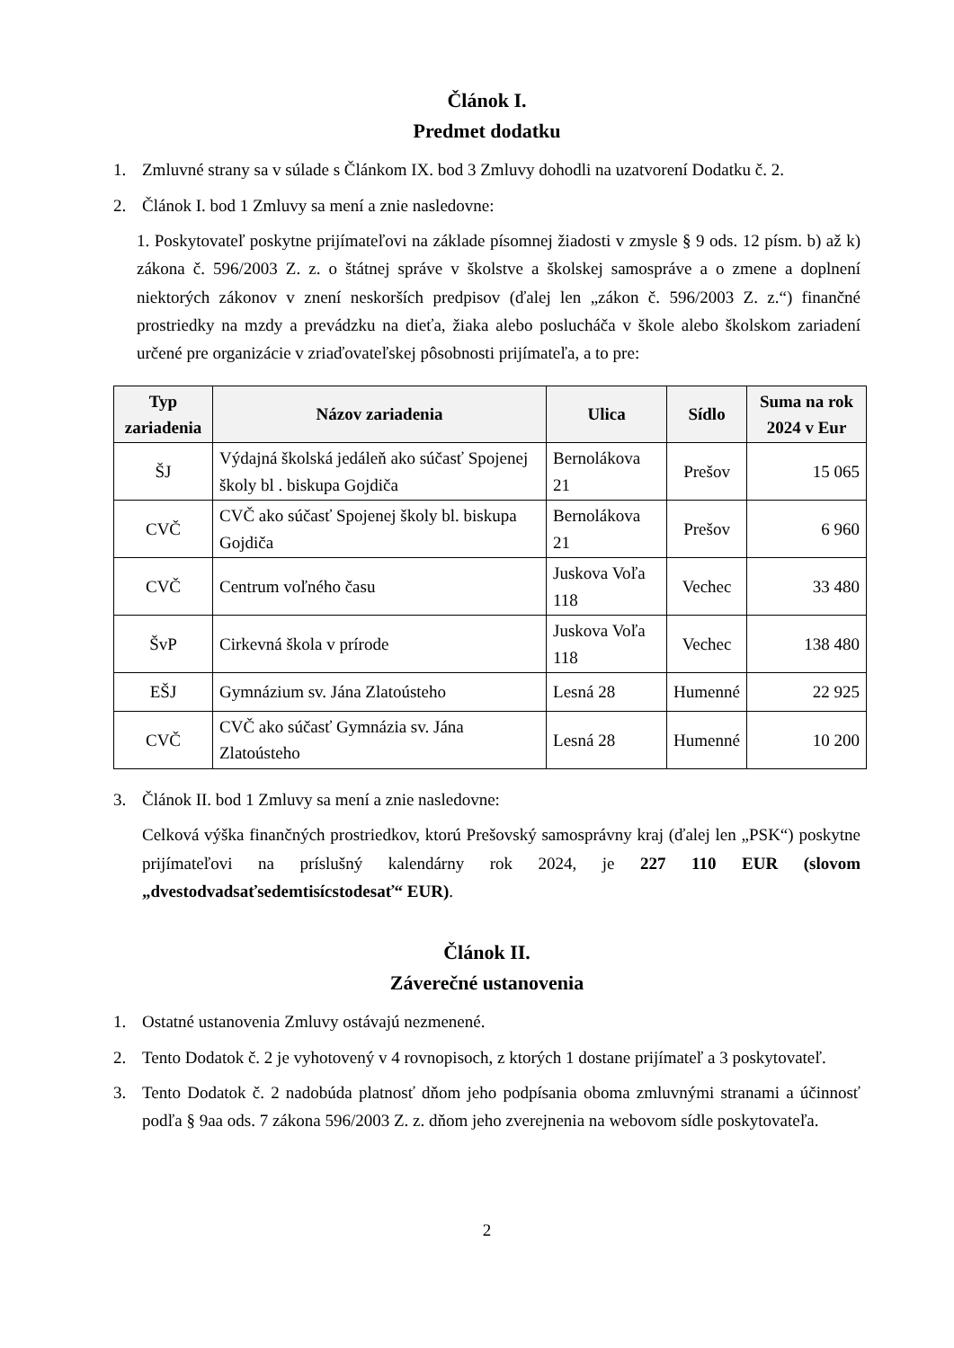Článok I.
Predmet dodatku
1. Zmluvné strany sa v súlade s Článkom IX. bod 3 Zmluvy dohodli na uzatvorení Dodatku č. 2.
2. Článok I. bod 1 Zmluvy sa mení a znie nasledovne:
1. Poskytovateľ poskytne prijímateľovi na základe písomnej žiadosti v zmysle § 9 ods. 12 písm. b) až k) zákona č. 596/2003 Z. z. o štátnej správe v školstve a školskej samospráve a o zmene a doplnení niektorých zákonov v znení neskorších predpisov (ďalej len „zákon č. 596/2003 Z. z.“) finančné prostriedky na mzdy a prevádzku na dieťa, žiaka alebo poslucháča v škole alebo školskom zariadení určené pre organizácie v zriaďovateľskej pôsobnosti prijímateľa, a to pre:
| Typ zariadenia | Názov zariadenia | Ulica | Sídlo | Suma na rok 2024 v Eur |
| --- | --- | --- | --- | --- |
| ŠJ | Výdajná školská jedáleň ako súčasť Spojenej školy bl . biskupa Gojdiča | Bernolákova 21 | Prešov | 15 065 |
| CVČ | CVČ ako súčasť Spojenej školy bl. biskupa Gojdiča | Bernolákova 21 | Prešov | 6 960 |
| CVČ | Centrum voľného času | Juskova Voľa 118 | Vechec | 33 480 |
| ŠvP | Cirkevná škola v prírode | Juskova Voľa 118 | Vechec | 138 480 |
| EŠJ | Gymnázium sv. Jána Zlatoústeho | Lesná 28 | Humenné | 22 925 |
| CVČ | CVČ ako súčasť Gymnázia sv. Jána Zlatoústeho | Lesná 28 | Humenné | 10 200 |
3. Článok II. bod 1 Zmluvy sa mení a znie nasledovne:
Celková výška finančných prostriedkov, ktorú Prešovský samosprávny kraj (ďalej len „PSK“) poskytne prijímateľovi na príslušný kalendárny rok 2024, je 227 110 EUR (slovom „dvestodvadsaťsedemtisícstodesať“ EUR).
Článok II.
Záverečné ustanovenia
1. Ostatné ustanovenia Zmluvy ostávajú nezmenené.
2. Tento Dodatok č. 2 je vyhotovený v 4 rovnopisoch, z ktorých 1 dostane prijímateľ a 3 poskytovateľ.
3. Tento Dodatok č. 2 nadobúda platnosť dňom jeho podpísania oboma zmluvnými stranami a účinnosť podľa § 9aa ods. 7 zákona 596/2003 Z. z. dňom jeho zverejnenia na webovom sídle poskytovateľa.
2